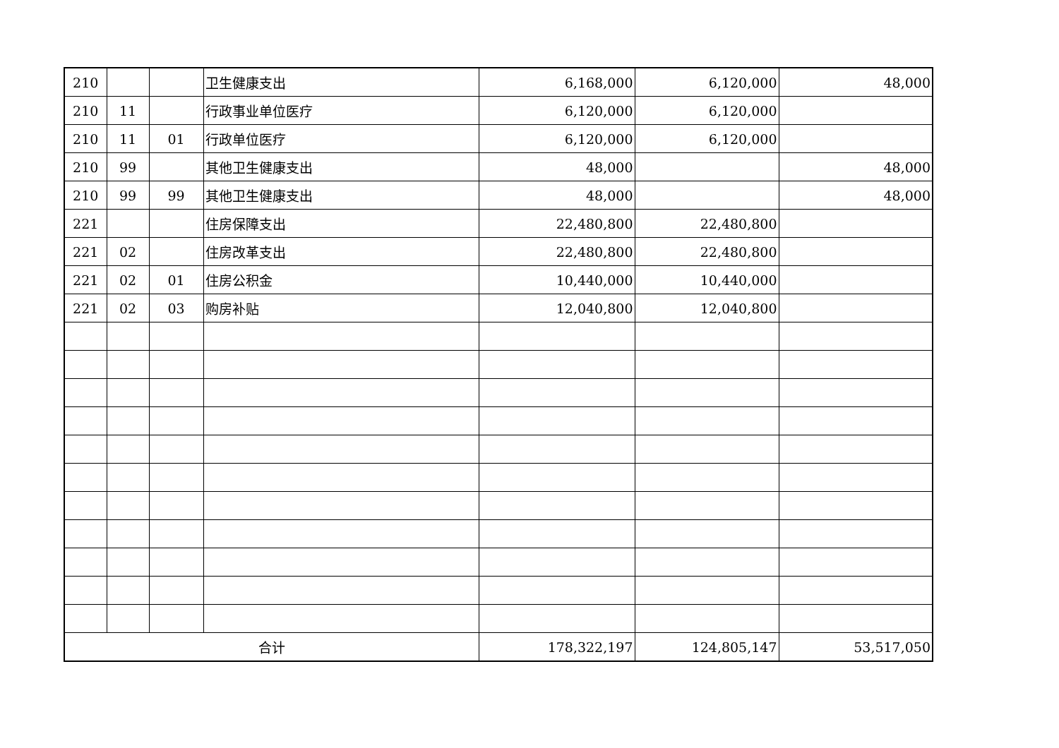| 210 | | | 卫生健康支出 | 6,168,000 | 6,120,000 | 48,000 |
| 210 | 11 | | 行政事业单位医疗 | 6,120,000 | 6,120,000 | |
| 210 | 11 | 01 | 行政单位医疗 | 6,120,000 | 6,120,000 | |
| 210 | 99 | | 其他卫生健康支出 | 48,000 | | 48,000 |
| 210 | 99 | 99 | 其他卫生健康支出 | 48,000 | | 48,000 |
| 221 | | | 住房保障支出 | 22,480,800 | 22,480,800 | |
| 221 | 02 | | 住房改革支出 | 22,480,800 | 22,480,800 | |
| 221 | 02 | 01 | 住房公积金 | 10,440,000 | 10,440,000 | |
| 221 | 02 | 03 | 购房补贴 | 12,040,800 | 12,040,800 | |
| 合计 | | | | 178,322,197 | 124,805,147 | 53,517,050 |